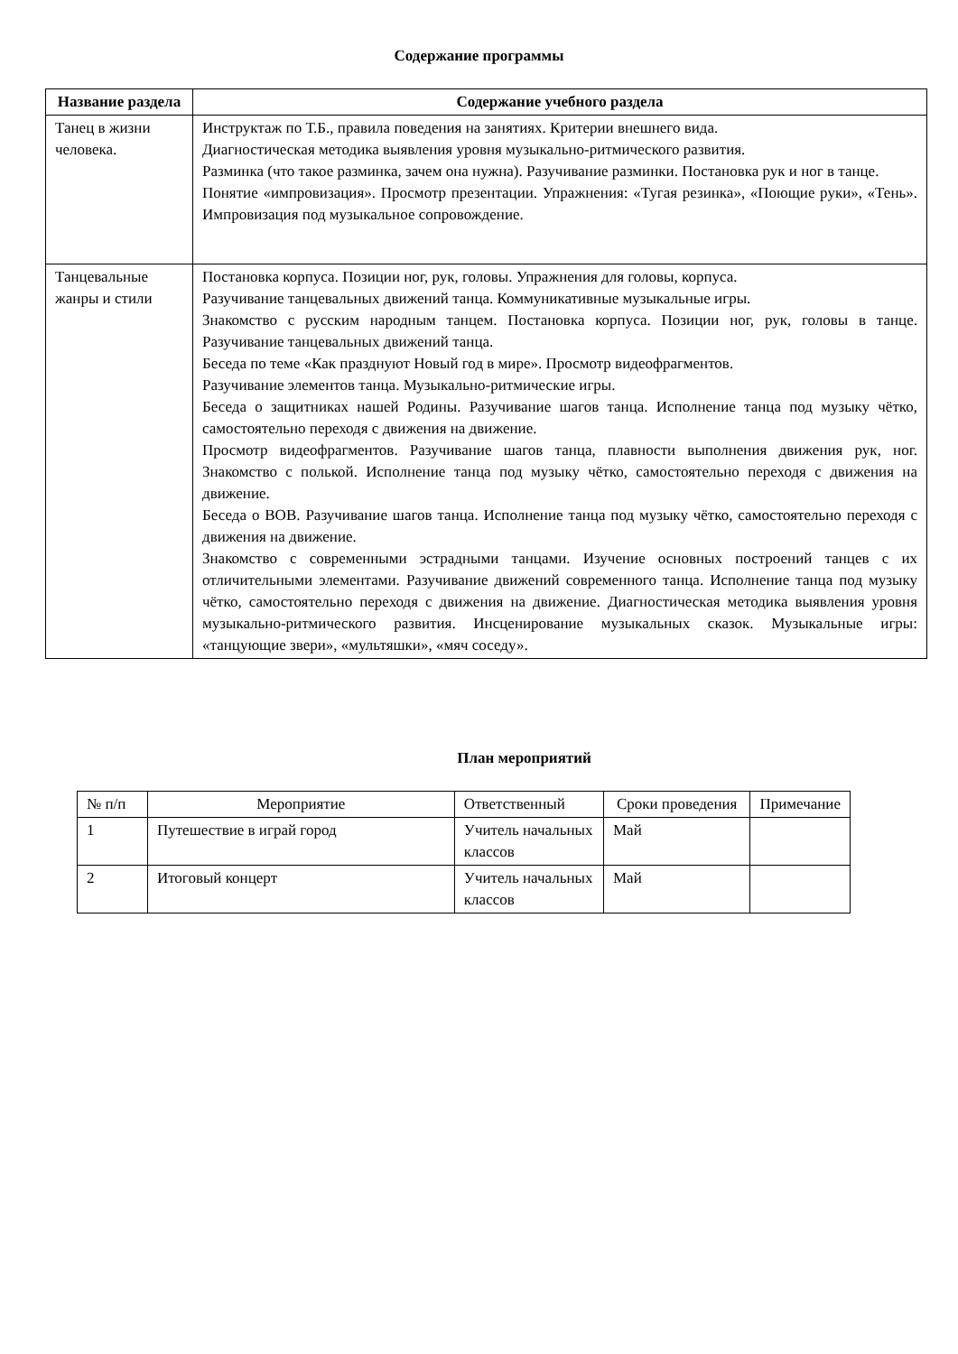Содержание программы
| Название раздела | Содержание учебного раздела |
| --- | --- |
| Танец в жизни человека. | Инструктаж по Т.Б., правила поведения на занятиях. Критерии внешнего вида. Диагностическая методика выявления уровня музыкально-ритмического развития. Разминка (что такое разминка, зачем она нужна). Разучивание разминки. Постановка рук и ног в танце. Понятие «импровизация». Просмотр презентации. Упражнения: «Тугая резинка», «Поющие руки», «Тень». Импровизация под музыкальное сопровождение. |
| Танцевальные жанры и стили | Постановка корпуса. Позиции ног, рук, головы. Упражнения для головы, корпуса. Разучивание танцевальных движений танца. Коммуникативные музыкальные игры. Знакомство с русским народным танцем. Постановка корпуса. Позиции ног, рук, головы в танце. Разучивание танцевальных движений танца. Беседа по теме «Как празднуют Новый год в мире». Просмотр видеофрагментов. Разучивание элементов танца. Музыкально-ритмические игры. Беседа о защитниках нашей Родины. Разучивание шагов танца. Исполнение танца под музыку чётко, самостоятельно переходя с движения на движение. Просмотр видеофрагментов. Разучивание шагов танца, плавности выполнения движения рук, ног. Знакомство с полькой. Исполнение танца под музыку чётко, самостоятельно переходя с движения на движение. Беседа о ВОВ. Разучивание шагов танца. Исполнение танца под музыку чётко, самостоятельно переходя с движения на движение. Знакомство с современными эстрадными танцами. Изучение основных построений танцев с их отличительными элементами. Разучивание движений современного танца. Исполнение танца под музыку чётко, самостоятельно переходя с движения на движение. Диагностическая методика выявления уровня музыкально-ритмического развития. Инсценирование музыкальных сказок. Музыкальные игры: «танцующие звери», «мультяшки», «мяч соседу». |
План мероприятий
| № п/п | Мероприятие | Ответственный | Сроки проведения | Примечание |
| 1 | Путешествие в играй город | Учитель начальных классов | Май | |
| 2 | Итоговый концерт | Учитель начальных классов | Май | |